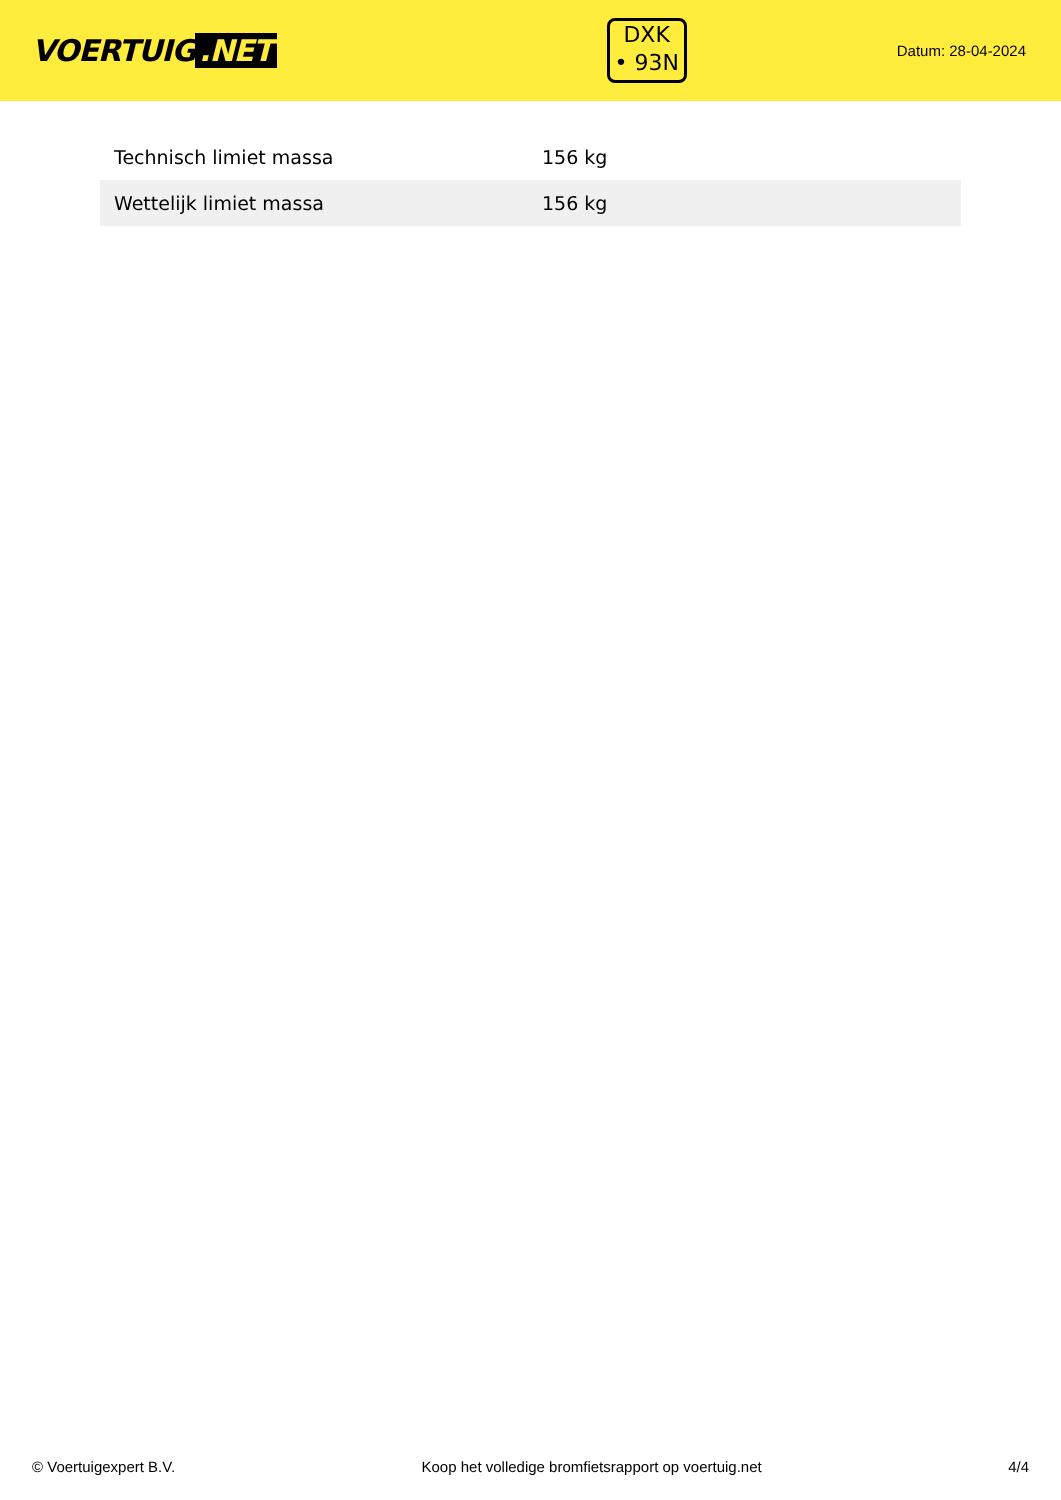VOERTUIG.NET
DXK
• 93N
Datum: 28-04-2024
| Technisch limiet massa | 156 kg |
| Wettelijk limiet massa | 156 kg |
© Voertuigexpert B.V. Koop het volledige bromfietsrapport op voertuig.net 4/4